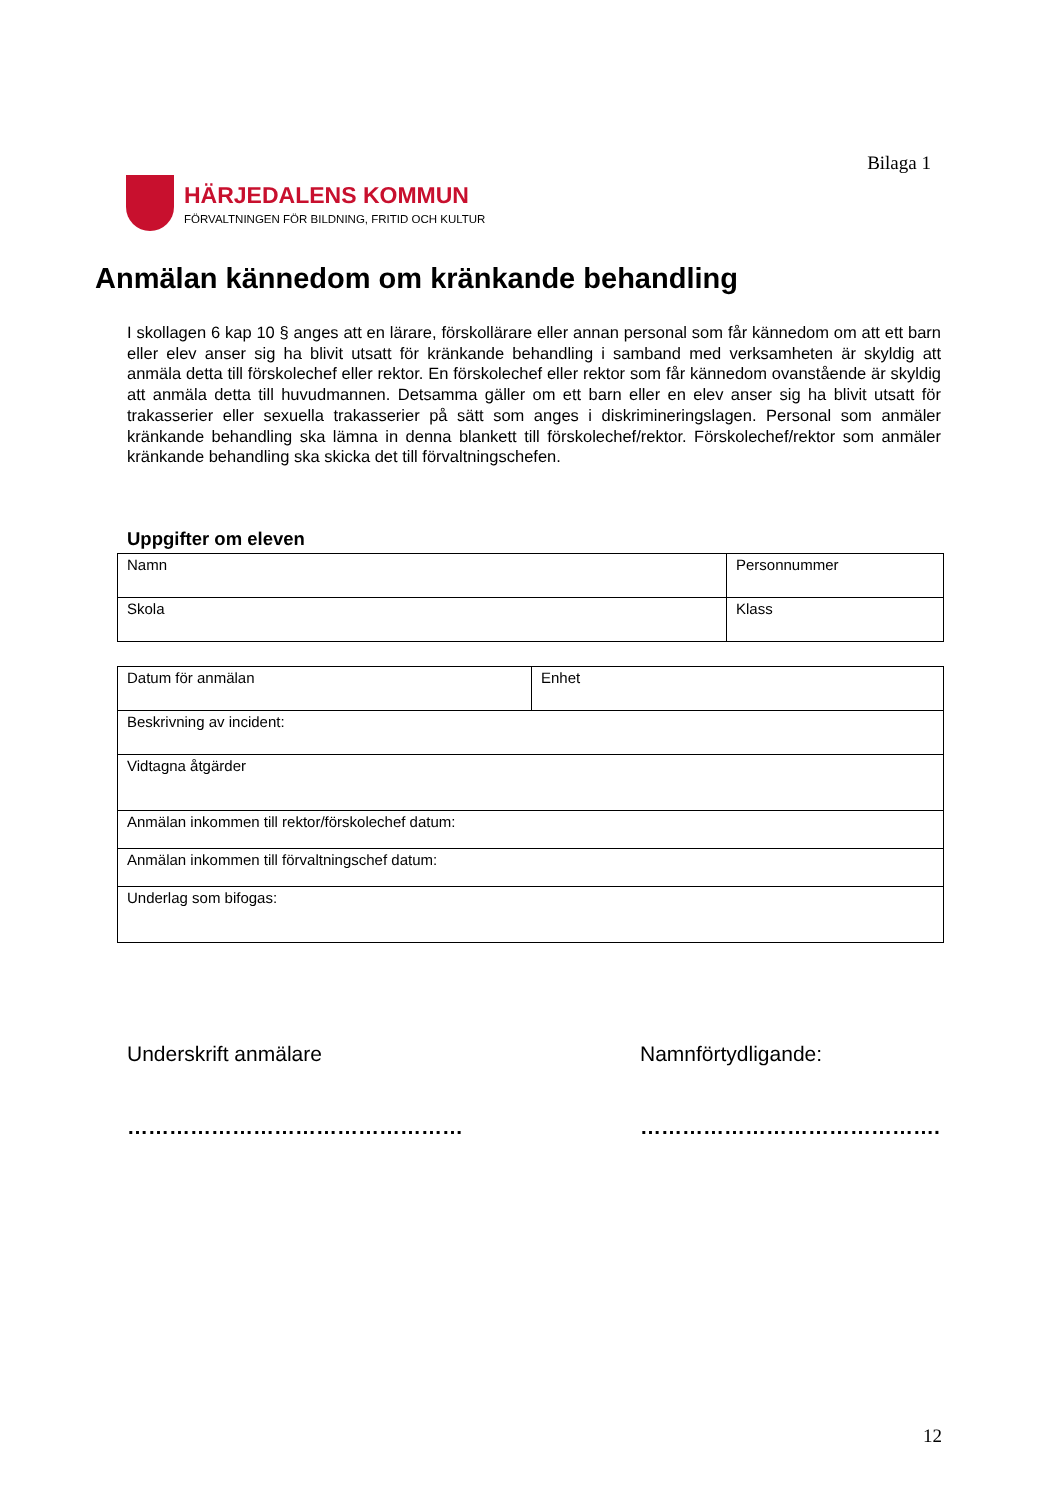Bilaga 1
HÄRJEDALENS KOMMUN
FÖRVALTNINGEN FÖR BILDNING, FRITID OCH KULTUR
Anmälan kännedom om kränkande behandling
I skollagen 6 kap 10 § anges att en lärare, förskollärare eller annan personal som får kännedom om att ett barn eller elev anser sig ha blivit utsatt för kränkande behandling i samband med verksamheten är skyldig att anmäla detta till förskolechef eller rektor. En förskolechef eller rektor som får kännedom ovanstående är skyldig att anmäla detta till huvudmannen. Detsamma gäller om ett barn eller en elev anser sig ha blivit utsatt för trakasserier eller sexuella trakasserier på sätt som anges i diskrimineringslagen. Personal som anmäler kränkande behandling ska lämna in denna blankett till förskolechef/rektor. Förskolechef/rektor som anmäler kränkande behandling ska skicka det till förvaltningschefen.
Uppgifter om eleven
| Namn | Personnummer |
| Skola | Klass |
| Datum för anmälan | Enhet |
| Beskrivning av incident: | |
| Vidtagna åtgärder | |
| Anmälan inkommen till rektor/förskolechef datum: | |
| Anmälan inkommen till förvaltningschef datum: | |
| Underlag som bifogas: | |
Underskrift anmälare Namnförtydligande:
………………………………………… …………………………………….
12